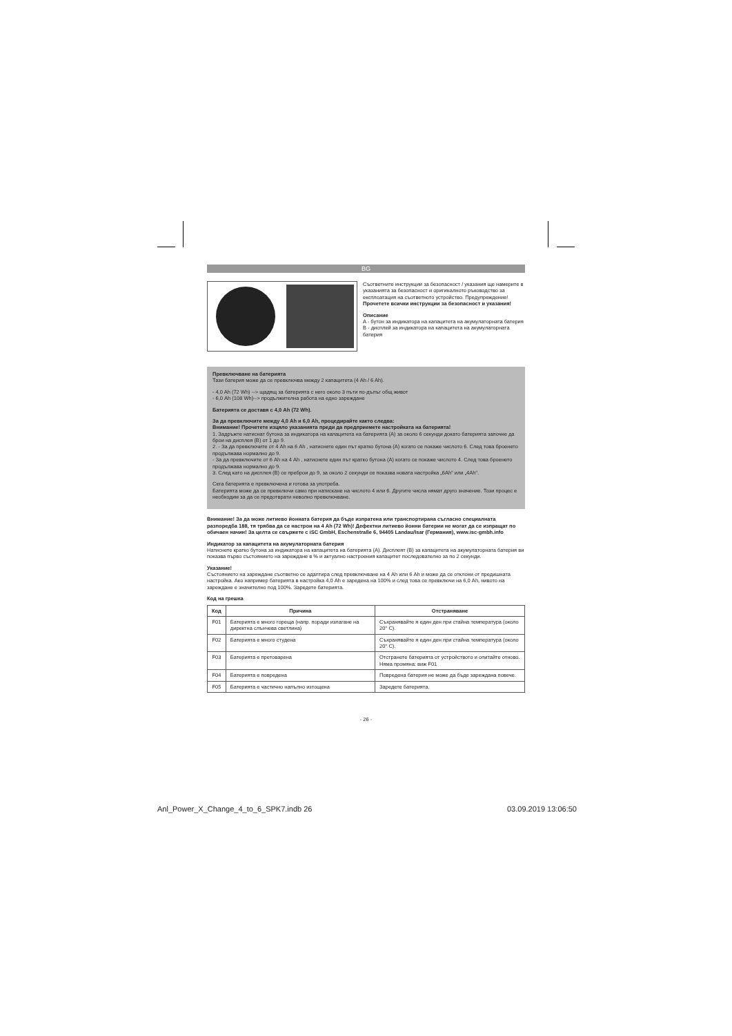BG
Съответните инструкции за безопасност / указания ще намерите в указанията за безопасност и оригиналното ръководство за експлоатация на съответното устройство. Предупреждение! Прочетете всички инструкции за безопасност и указания!
Описание
A - бутон за индикатора на капацитета на акумулаторната батерия
B - дисплей за индикатора на капацитета на акумулаторната батерия
Превключване на батерията
Тази батерия може да се превключва между 2 капацитета (4 Ah / 6 Ah).
- 4,0 Ah (72 Wh) --> щадящ за батерията с него около 3 пъти по-дълъг общ живот
- 6,0 Ah (108 Wh)--> продължителна работа на едно зареждане
Батерията се доставя с 4,0 Ah (72 Wh).
За да превключите между 4,0 Ah и 6,0 Ah, процедирайте както следва:
Внимание! Прочетете изцяло указанията преди да предприемете настройката на батерията!
1. Задръжте натиснат бутона за индикатора на капацитета на батерията (A) за около 6 секунди докато батерията започне да брои на дисплея (B) от 1 до 9.
2. - За да превключите от 4 Ah на 6 Ah , натиснете един път кратко бутона (A) когато се покаже числото 6. След това броенето продължава нормално до 9.
- За да превключите от 6 Ah на 4 Ah , натиснете един път кратко бутона (A) когато се покаже числото 4. След това броенето продължава нормално до 9.
3. След като на дисплея (B) се преброи до 9, за около 2 секунди се показва новата настройка „6Ah“ или „4Ah“.
Сега батерията е превключена и готова за употреба.
Батерията може да се превключи само при натискане на числото 4 или 6. Другите числа нямат друго значение. Този процес е необходим за да се предотврати неволно превключване.
Внимание! За да може литиево йонната батерия да бъде изпратена или транспортирана съгласно специалната разпоредба 188, тя трябва да се настрои на 4 Ah (72 Wh)! Дефектни литиево йонни батерии не могат да се изпращат по обичаен начин! За целта се свържете с iSC GmbH, Eschenstraße 6, 94405 Landau/Isar (Германия), www.isc-gmbh.info
Индикатор за капацитета на акумулаторната батерия
Натиснете кратко бутона за индикатора на капацитета на батерията (A). Дисплеят (B) за капацитета на акумулаторната батерия ви показва първо състоянието на зареждане в % и актуално настроения капацитет последователно за по 2 секунди.
Указание!
Състоянието на зареждане съответно се адаптира след превключване на 4 Ah или 6 Ah и може да се отклони от предишната настройка. Ако например батерията в настройка 4,0 Ah е заредена на 100% и след това се превключи на 6,0 Ah, нивото на зареждане е значително под 100%. Заредете батерията.
Код на грешка
| Код | Причина | Отстраняване |
| --- | --- | --- |
| F01 | Батерията е много гореща (напр. поради излагане на директна слънчева светлина) | Съхранявайте я един ден при стайна температура (около 20° C). |
| F02 | Батерията е много студена | Съхранявайте я един ден при стайна температура (около 20° C). |
| F03 | Батерията е претоварена | Отстранете батерията от устройството и опитайте отново. Няма промяна: виж F01 |
| F04 | Батерията е повредена | Повредена батерия не може да бъде зареждана повече. |
| F05 | Батерията е частично напълно изтощена | Заредете батерията. |
- 26 -
Anl_Power_X_Change_4_to_6_SPK7.indb 26
03.09.2019 13:06:50